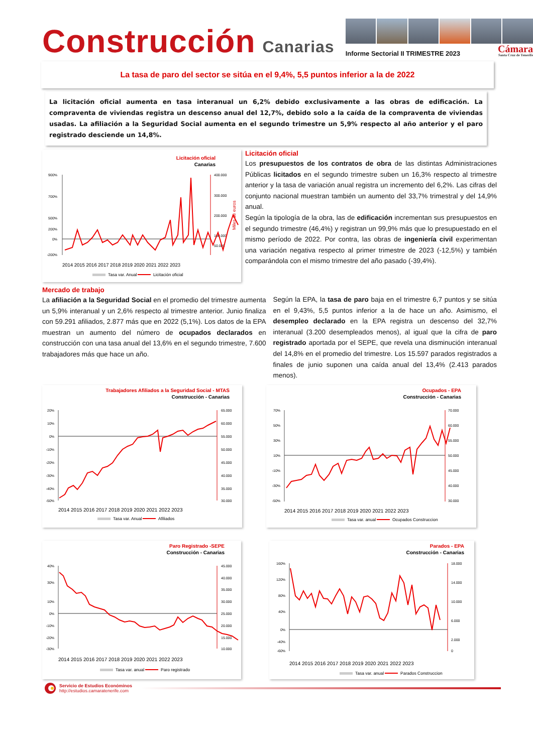Construcción Canarias
Informe Sectorial II TRIMESTRE 2023
Cámara
Santa Cruz de Tenerife
La tasa de paro del sector se sitúa en el 9,4%, 5,5 puntos inferior a la de 2022
La licitación oficial aumenta en tasa interanual un 6,2% debido exclusivamente a las obras de edificación. La compraventa de viviendas registra un descenso anual del 12,7%, debido solo a la caída de la compraventa de viviendas usadas. La afiliación a la Seguridad Social aumenta en el segundo trimestre un 5,9% respecto al año anterior y el paro registrado desciende un 14,8%.
Licitación oficial
Canarias
900%
700%
500%
200%
0%
-200%
400.000
300.000
200.000
100.000
50.000
Miles de euros
2014 2015 2016 2017 2018 2019 2020 2021 2022 2023
Tasa var. Anual
Licitación oficial
Licitación oficial
Los presupuestos de los contratos de obra de las distintas Administraciones Públicas licitados en el segundo trimestre suben un 16,3% respecto al trimestre anterior y la tasa de variación anual registra un incremento del 6,2%. Las cifras del conjunto nacional muestran también un aumento del 33,7% trimestral y del 14,9% anual.
Según la tipología de la obra, las de edificación incrementan sus presupuestos en el segundo trimestre (46,4%) y registran un 99,9% más que lo presupuestado en el mismo período de 2022. Por contra, las obras de ingeniería civil experimentan una variación negativa respecto al primer trimestre de 2023 (-12,5%) y también comparándola con el mismo trimestre del año pasado (-39,4%).
Mercado de trabajo
La afiliación a la Seguridad Social en el promedio del trimestre aumenta un 5,9% interanual y un 2,6% respecto al trimestre anterior. Junio finaliza con 59.291 afiliados, 2.877 más que en 2022 (5,1%). Los datos de la EPA muestran un aumento del número de ocupados declarados en construcción con una tasa anual del 13,6% en el segundo trimestre, 7.600 trabajadores más que hace un año.
Según la EPA, la tasa de paro baja en el trimestre 6,7 puntos y se sitúa en el 9,43%, 5,5 puntos inferior a la de hace un año. Asimismo, el desempleo declarado en la EPA registra un descenso del 32,7% interanual (3.200 desempleados menos), al igual que la cifra de paro registrado aportada por el SEPE, que revela una disminución interanual del 14,8% en el promedio del trimestre. Los 15.597 parados registrados a finales de junio suponen una caída anual del 13,4% (2.413 parados menos).
Trabajadores Afiliados a la Seguridad Social - MTAS
Construcción - Canarias
20%
10%
0%
-10%
-20%
-30%
-40%
-50%
65.000
60.000
55.000
50.000
45.000
40.000
35.000
30.000
2014 2015 2016 2017 2018 2019 2020 2021 2022 2023
Tasa var. Anual
Afiliados
Ocupados - EPA
Construcción - Canarias
70%
50%
30%
10%
-10%
-30%
-50%
70.000
60.000
55.000
50.000
45.000
40.000
30.000
2014 2015 2016 2017 2018 2019 2020 2021 2022 2023
Tasa var. anual
Ocupados Construccion
Paro Registrado -SEPE
Construcción - Canarias
40%
30%
10%
0%
-10%
-20%
-30%
45.000
40.000
35.000
30.000
25.000
20.000
15.000
10.000
2014 2015 2016 2017 2018 2019 2020 2021 2022 2023
Tasa var. anual
Paro registrado
Parados - EPA
Construcción - Canarias
160%
120%
80%
40%
0%
-40%
-60%
18.000
14.000
10.000
6.000
2.000
0
2014 2015 2016 2017 2018 2019 2020 2021 2022 2023
Tasa var. anual
Parados Construccion
Servicio de Estudios Económinos
http://estudios.camaratenerife.com